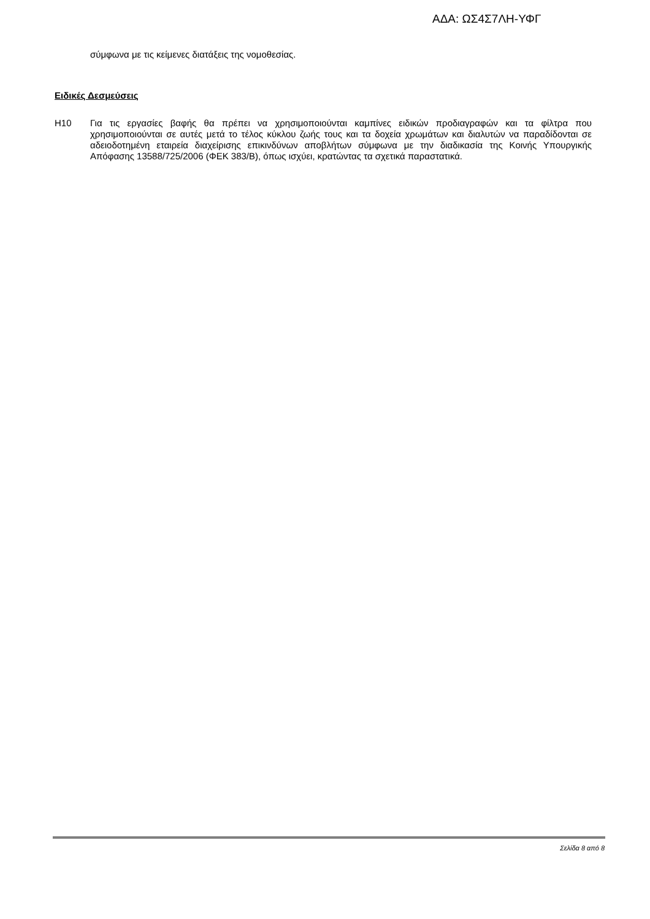ΑΔΑ: ΩΣ4Σ7ΛΗ-ΥΦΓ
σύμφωνα με τις κείμενες διατάξεις της νομοθεσίας.
Ειδικές Δεσμεύσεις
Η10 Για τις εργασίες βαφής θα πρέπει να χρησιμοποιούνται καμπίνες ειδικών προδιαγραφών και τα φίλτρα που χρησιμοποιούνται σε αυτές μετά το τέλος κύκλου ζωής τους και τα δοχεία χρωμάτων και διαλυτών να παραδίδονται σε αδειοδοτημένη εταιρεία διαχείρισης επικινδύνων αποβλήτων σύμφωνα με την διαδικασία της Κοινής Υπουργικής Απόφασης 13588/725/2006 (ΦΕΚ 383/Β), όπως ισχύει, κρατώντας τα σχετικά παραστατικά.
Σελίδα 8 από 8